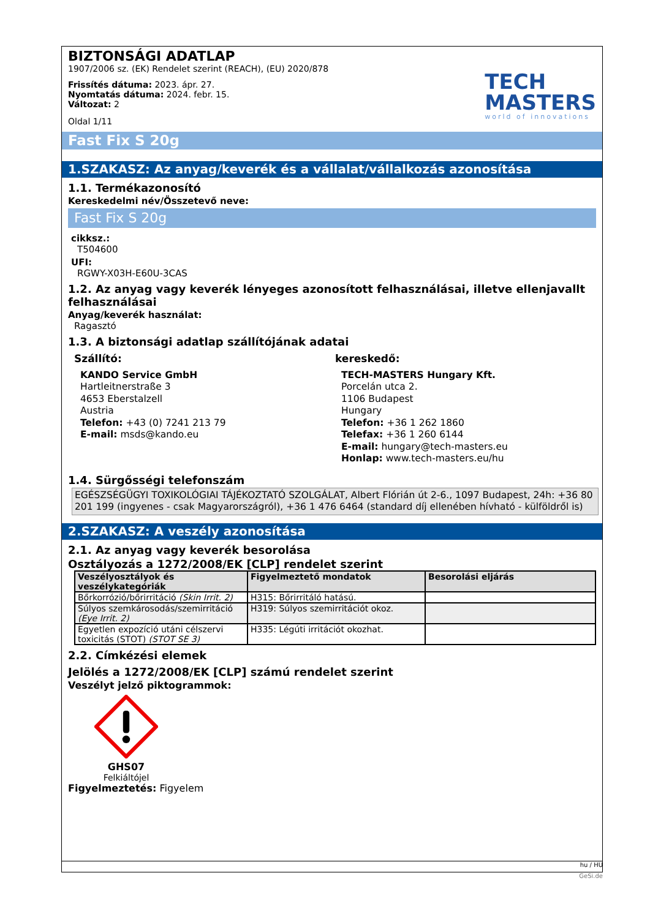BIZTONSÁGI ADATLAP
1907/2006 sz. (EK) Rendelet szerint (REACH), (EU) 2020/878
Frissítés dátuma: 2023. ápr. 27.
Nyomtatás dátuma: 2024. febr. 15.
Változat: 2
Oldal 1/11
TECH
MASTERS
world of innovations
Fast Fix S 20g
1.SZAKASZ: Az anyag/keverék és a vállalat/vállalkozás azonosítása
1.1. Termékazonosító
Kereskedelmi név/Összetevő neve:
Fast Fix S 20g
cikksz.:
T504600
UFI:
RGWY-X03H-E60U-3CAS
1.2. Az anyag vagy keverék lényeges azonosított felhasználásai, illetve ellenjavallt felhasználásai
Anyag/keverék használat:
Ragasztó
1.3. A biztonsági adatlap szállítójának adatai
Szállító:
KANDO Service GmbH
Hartleitnerstraße 3
4653 Eberstalzell
Austria
Telefon: +43 (0) 7241 213 79
E-mail: msds@kando.eu
kereskedő:
TECH-MASTERS Hungary Kft.
Porcelán utca 2.
1106 Budapest
Hungary
Telefon: +36 1 262 1860
Telefax: +36 1 260 6144
E-mail: hungary@tech-masters.eu
Honlap: www.tech-masters.eu/hu
1.4. Sürgősségi telefonszám
EGÉSZSÉGÜGYI TOXIKOLÓGIAI TÁJÉKOZTATÓ SZOLGÁLAT, Albert Flórián út 2-6., 1097 Budapest, 24h: +36 80 201 199 (ingyenes - csak Magyarországról), +36 1 476 6464 (standard díj ellenében hívható - külföldről is)
2.SZAKASZ: A veszély azonosítása
2.1. Az anyag vagy keverék besorolása
Osztályozás a 1272/2008/EK [CLP] rendelet szerint
| Veszélyosztályok és veszélykategóriák | Figyelmeztető mondatok | Besorolási eljárás |
| --- | --- | --- |
| Bőrkorrózió/bőrirritáció (Skin Irrit. 2) | H315: Bőrirritáló hatású. | |
| Súlyos szemkárosodás/szemirritáció (Eye Irrit. 2) | H319: Súlyos szemirritációt okoz. | |
| Egyetlen expozíció utáni célszervi toxicitás (STOT) (STOT SE 3) | H335: Légúti irritációt okozhat. | |
2.2. Címkézési elemek
Jelölés a 1272/2008/EK [CLP] számú rendelet szerint
Veszélyt jelző piktogrammok:
GHS07
Felkiáltójel
Figyelmeztetés: Figyelem
hu / HU
GeSi.de